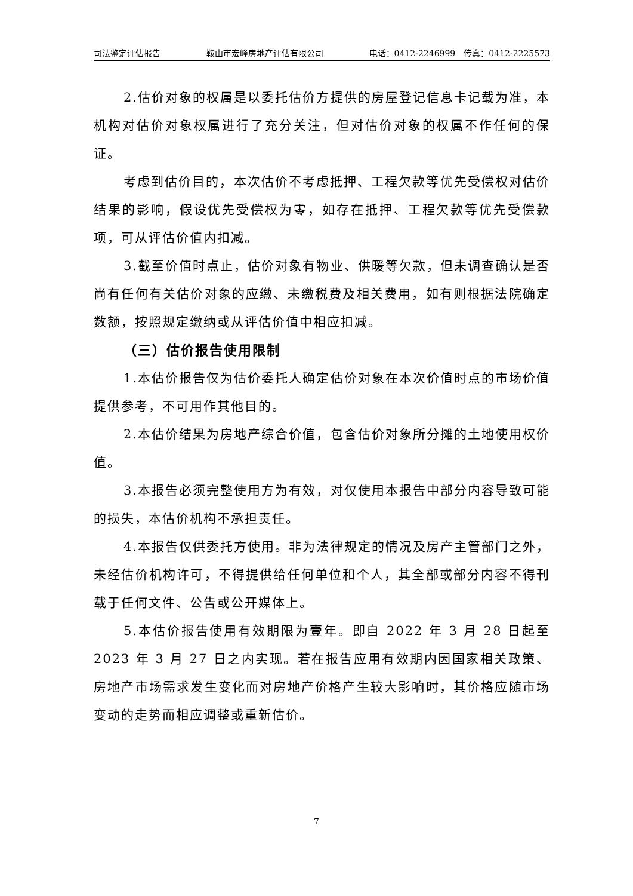司法鉴定评估报告 鞍山市宏峰房地产评估有限公司 电话：0412-2246999　传真：0412-2225573
2.估价对象的权属是以委托估价方提供的房屋登记信息卡记载为准，本机构对估价对象权属进行了充分关注，但对估价对象的权属不作任何的保证。
考虑到估价目的，本次估价不考虑抵押、工程欠款等优先受偿权对估价结果的影响，假设优先受偿权为零，如存在抵押、工程欠款等优先受偿款项，可从评估价值内扣减。
3.截至价值时点止，估价对象有物业、供暖等欠款，但未调查确认是否尚有任何有关估价对象的应缴、未缴税费及相关费用，如有则根据法院确定数额，按照规定缴纳或从评估价值中相应扣减。
（三）估价报告使用限制
1.本估价报告仅为估价委托人确定估价对象在本次价值时点的市场价值提供参考，不可用作其他目的。
2.本估价结果为房地产综合价值，包含估价对象所分摊的土地使用权价值。
3.本报告必须完整使用方为有效，对仅使用本报告中部分内容导致可能的损失，本估价机构不承担责任。
4.本报告仅供委托方使用。非为法律规定的情况及房产主管部门之外，未经估价机构许可，不得提供给任何单位和个人，其全部或部分内容不得刊载于任何文件、公告或公开媒体上。
5.本估价报告使用有效期限为壹年。即自 2022 年 3 月 28 日起至 2023 年 3 月 27 日之内实现。若在报告应用有效期内因国家相关政策、房地产市场需求发生变化而对房地产价格产生较大影响时，其价格应随市场变动的走势而相应调整或重新估价。
7